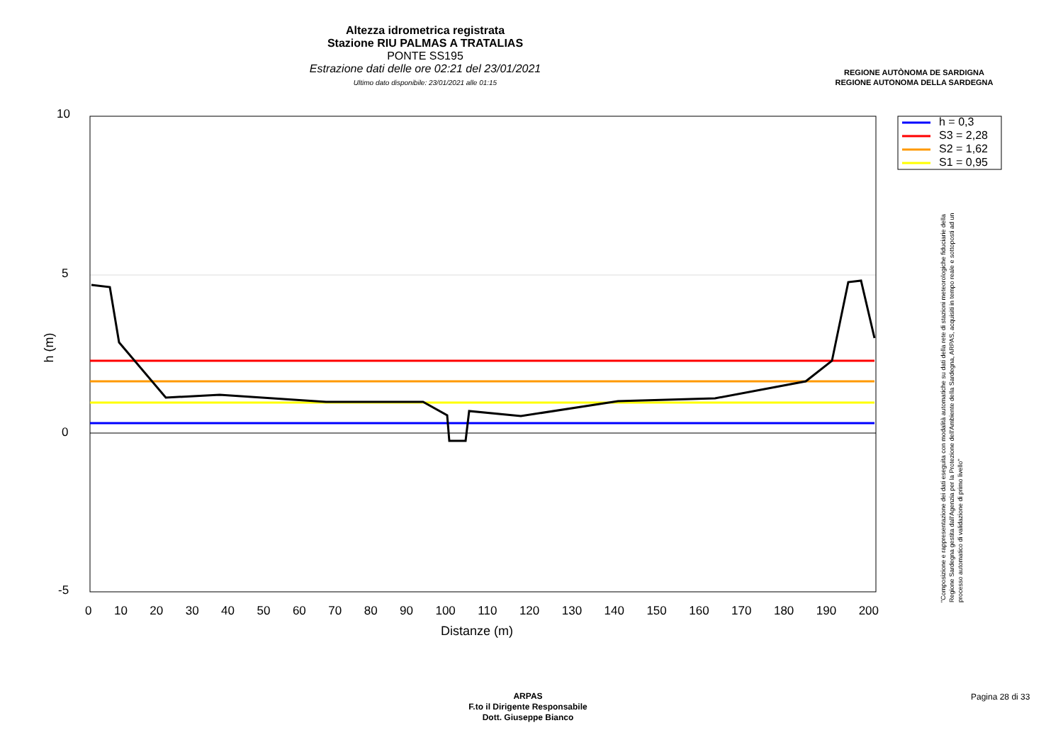Altezza idrometrica registrata
Stazione RIU PALMAS A TRATALIAS
PONTE SS195
Estrazione dati delle ore 02:21 del 23/01/2021
Ultimo dato disponibile: 23/01/2021 alle 01:15
REGIONE AUTÒNOMA DE SARDIGNA
REGIONE AUTONOMA DELLA SARDEGNA
h = 0,3
S3 = 2,28
S2 = 1,62
S1 = 0,95
10
5
0
-5
h (m)
0 10 20 30 40 50 60 70 80 90 100 110 120 130 140 150 160 170 180 190 200
Distanze (m)
"Composizione e rappresentazione dei dati eseguita con modalità automatiche su dati della rete di stazioni meteorologiche fiduciarie della Regione Sardegna gestita dall'Agenzia per la Protezione dell'Ambiente della Sardegna, ARPAS, acquisiti in tempo reale e sottoposti ad un processo automatico di validazione di primo livello"
ARPAS
F.to il Dirigente Responsabile
Dott. Giuseppe Bianco
Pagina 28 di 33